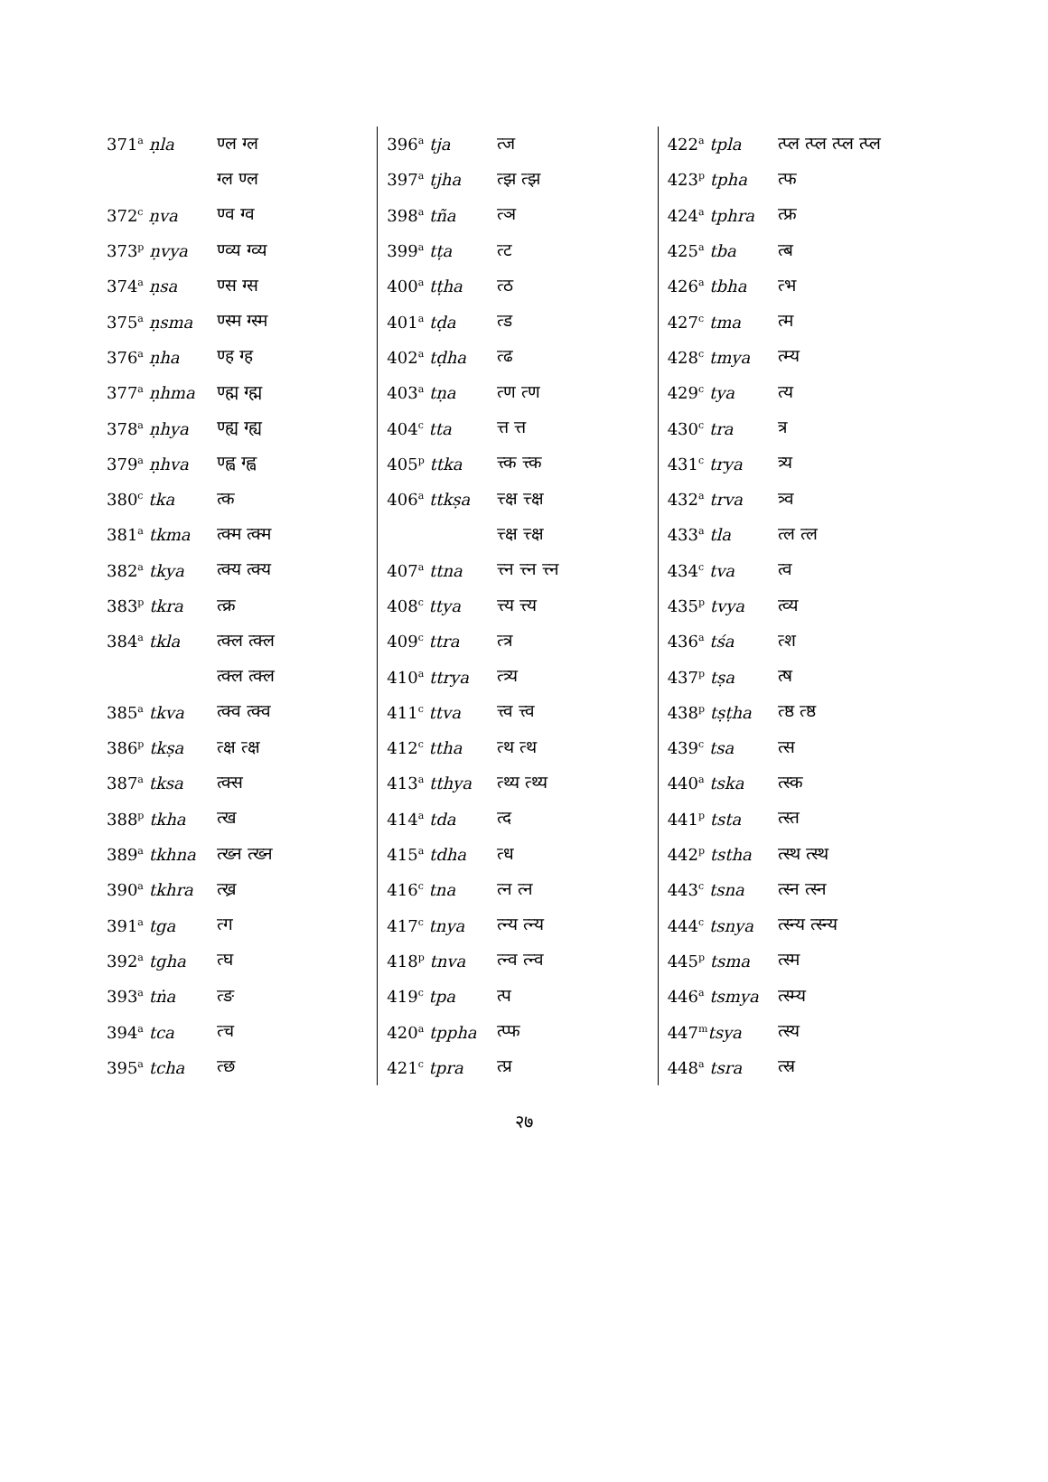| 371<sup>a</sup> ṇla | ण्ल ग्ल |
| | ग्ल ण्ल |
| 372<sup>c</sup> ṇva | ण्व ग्व |
| 373<sup>p</sup> ṇvya | ण्व्य ग्व्य |
| 374<sup>a</sup> ṇsa | ण्स ग्स |
| 375<sup>a</sup> ṇsma | ण्स्म ग्स्म |
| 376<sup>a</sup> ṇha | ण्ह ग्ह |
| 377<sup>a</sup> ṇhma | ण्ह्म ग्ह्म |
| 378<sup>a</sup> ṇhya | ण्ह्य ग्ह्य |
| 379<sup>a</sup> ṇhva | ण्ह्व ग्ह्व |
| 380<sup>c</sup> tka | त्क |
| 381<sup>a</sup> tkma | त्क्म त्क्म |
| 382<sup>a</sup> tkya | त्क्य त्क्य |
| 383<sup>p</sup> tkra | त्क्र |
| 384<sup>a</sup> tkla | त्क्ल त्क्ल |
| | त्क्ल त्क्ल |
| 385<sup>a</sup> tkva | त्क्व त्क्व |
| 386<sup>p</sup> tkṣa | त्क्ष त्क्ष |
| 387<sup>a</sup> tksa | त्क्स |
| 388<sup>p</sup> tkha | त्ख |
| 389<sup>a</sup> tkhna | त्ख्न त्ख्न |
| 390<sup>a</sup> tkhra | त्ख्र |
| 391<sup>a</sup> tga | त्ग |
| 392<sup>a</sup> tgha | त्घ |
| 393<sup>a</sup> tṅa | त्ङ |
| 394<sup>a</sup> tca | त्च |
| 395<sup>a</sup> tcha | त्छ |
| 396<sup>a</sup> tja | त्ज |
| 397<sup>a</sup> tjha | त्झ त्झ |
| 398<sup>a</sup> tña | त्ञ |
| 399<sup>a</sup> tṭa | त्ट |
| 400<sup>a</sup> tṭha | त्ठ |
| 401<sup>a</sup> tḍa | त्ड |
| 402<sup>a</sup> tḍha | त्ढ |
| 403<sup>a</sup> tṇa | त्ण त्ण |
| 404<sup>c</sup> tta | त्त त्त |
| 405<sup>p</sup> ttka | त्त्क त्त्क |
| 406<sup>a</sup> ttkṣa | त्त्क्ष त्त्क्ष |
| | त्त्क्ष त्त्क्ष |
| 407<sup>a</sup> ttna | त्त्न त्त्न त्त्न |
| 408<sup>c</sup> ttya | त्त्य त्त्य |
| 409<sup>c</sup> ttra | त्त्र |
| 410<sup>a</sup> ttrya | त्त्र्य |
| 411<sup>c</sup> ttva | त्त्व त्त्व |
| 412<sup>c</sup> ttha | त्थ त्थ |
| 413<sup>a</sup> tthya | त्थ्य त्थ्य |
| 414<sup>a</sup> tda | त्द |
| 415<sup>a</sup> tdha | त्ध |
| 416<sup>c</sup> tna | त्न त्न |
| 417<sup>c</sup> tnya | त्न्य त्न्य |
| 418<sup>p</sup> tnva | त्न्व त्न्व |
| 419<sup>c</sup> tpa | त्प |
| 420<sup>a</sup> tppha | त्प्फ |
| 421<sup>c</sup> tpra | त्प्र |
| 422<sup>a</sup> tpla | त्प्ल त्प्ल त्प्ल त्प्ल |
| 423<sup>p</sup> tpha | त्फ |
| 424<sup>a</sup> tphra | त्फ्र |
| 425<sup>a</sup> tba | त्ब |
| 426<sup>a</sup> tbha | त्भ |
| 427<sup>c</sup> tma | त्म |
| 428<sup>c</sup> tmya | त्म्य |
| 429<sup>c</sup> tya | त्य |
| 430<sup>c</sup> tra | त्र |
| 431<sup>c</sup> trya | त्र्य |
| 432<sup>a</sup> trva | त्र्व |
| 433<sup>a</sup> tla | त्ल त्ल |
| 434<sup>c</sup> tva | त्व |
| 435<sup>p</sup> tvya | त्व्य |
| 436<sup>a</sup> tśa | त्श |
| 437<sup>p</sup> tṣa | त्ष |
| 438<sup>p</sup> tṣṭha | त्ष्ठ त्ष्ठ |
| 439<sup>c</sup> tsa | त्स |
| 440<sup>a</sup> tska | त्स्क |
| 441<sup>p</sup> tsta | त्स्त |
| 442<sup>p</sup> tstha | त्स्थ त्स्थ |
| 443<sup>c</sup> tsna | त्स्न त्स्न |
| 444<sup>c</sup> tsnya | त्स्न्य त्स्न्य |
| 445<sup>p</sup> tsma | त्स्म |
| 446<sup>a</sup> tsmya | त्स्म्य |
| 447<sup>m</sup> tsya | त्स्य |
| 448<sup>a</sup> tsra | त्स्र |
२७